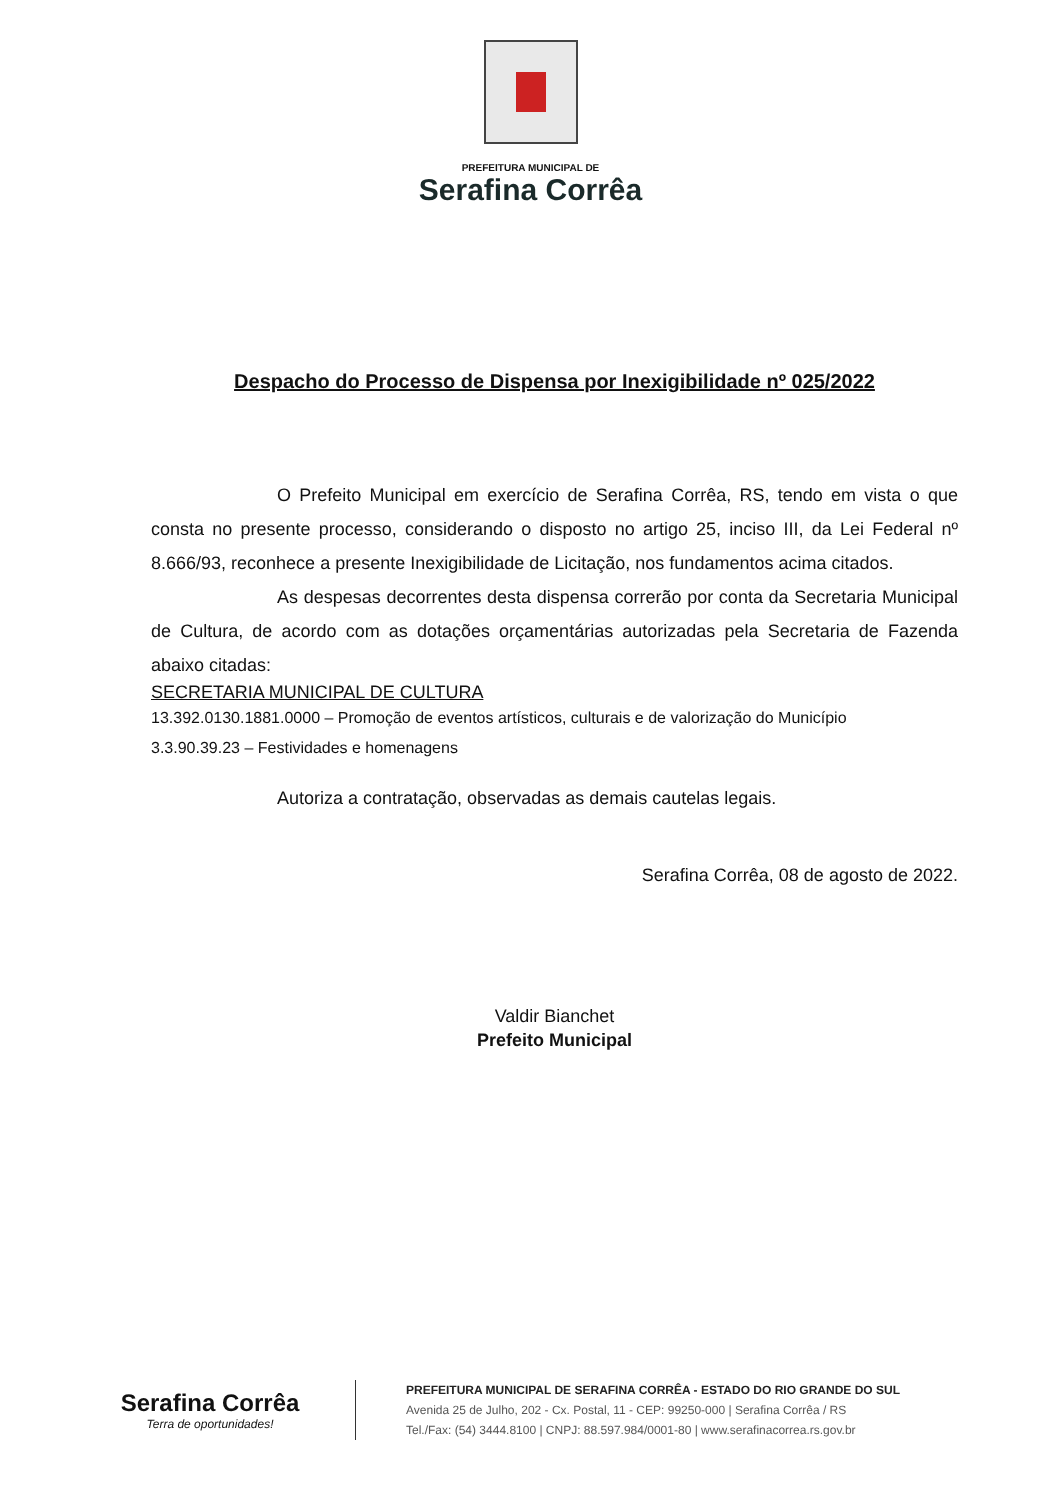PREFEITURA MUNICIPAL DE
Serafina Corrêa
Despacho do Processo de Dispensa por Inexigibilidade nº 025/2022
O Prefeito Municipal em exercício de Serafina Corrêa, RS, tendo em vista o que consta no presente processo, considerando o disposto no artigo 25, inciso III, da Lei Federal nº 8.666/93, reconhece a presente Inexigibilidade de Licitação, nos fundamentos acima citados.
As despesas decorrentes desta dispensa correrão por conta da Secretaria Municipal de Cultura, de acordo com as dotações orçamentárias autorizadas pela Secretaria de Fazenda abaixo citadas:
SECRETARIA MUNICIPAL DE CULTURA
13.392.0130.1881.0000 – Promoção de eventos artísticos, culturais e de valorização do Município
3.3.90.39.23 – Festividades e homenagens
Autoriza a contratação, observadas as demais cautelas legais.
Serafina Corrêa, 08 de agosto de 2022.
Valdir Bianchet
Prefeito Municipal
Serafina Corrêa
Terra de oportunidades!
PREFEITURA MUNICIPAL DE SERAFINA CORRÊA - ESTADO DO RIO GRANDE DO SUL
Avenida 25 de Julho, 202 - Cx. Postal, 11 - CEP: 99250-000 | Serafina Corrêa / RS
Tel./Fax: (54) 3444.8100 | CNPJ: 88.597.984/0001-80 | www.serafinacorrea.rs.gov.br